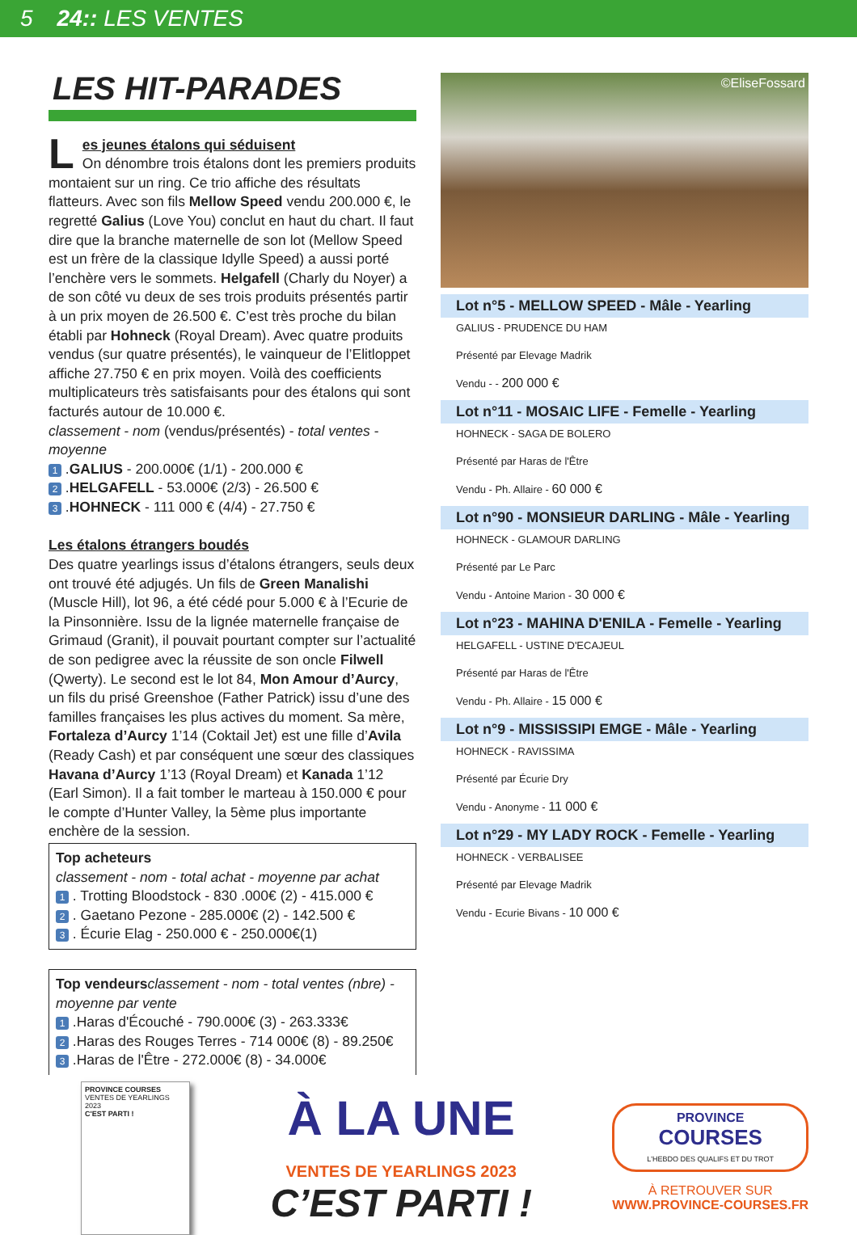5 24:: LES VENTES
LES HIT-PARADES
Les jeunes étalons qui séduisent
On dénombre trois étalons dont les premiers produits montaient sur un ring. Ce trio affiche des résultats flatteurs. Avec son fils Mellow Speed vendu 200.000 €, le regretté Galius (Love You) conclut en haut du chart. Il faut dire que la branche maternelle de son lot (Mellow Speed est un frère de la classique Idylle Speed) a aussi porté l’enchère vers le sommets. Helgafell (Charly du Noyer) a de son côté vu deux de ses trois produits présentés partir à un prix moyen de 26.500 €. C’est très proche du bilan établi par Hohneck (Royal Dream). Avec quatre produits vendus (sur quatre présentés), le vainqueur de l’Elitloppet affiche 27.750 € en prix moyen. Voilà des coefficients multiplicateurs très satisfaisants pour des étalons qui sont facturés autour de 10.000 €.
classement - nom (vendus/présentés) - total ventes - moyenne
1 .GALIUS - 200.000€ (1/1) - 200.000 €
2 .HELGAFELL - 53.000€ (2/3) - 26.500 €
3 .HOHNECK - 111 000 € (4/4) - 27.750 €
Les étalons étrangers boudés
Des quatre yearlings issus d’étalons étrangers, seuls deux ont trouvé été adjugés. Un fils de Green Manalishi (Muscle Hill), lot 96, a été cédé pour 5.000 € à l’Ecurie de la Pinsonnière. Issu de la lignée maternelle française de Grimaud (Granit), il pouvait pourtant compter sur l’actualité de son pedigree avec la réussite de son oncle Filwell (Qwerty). Le second est le lot 84, Mon Amour d’Aurcy, un fils du prisé Greenshoe (Father Patrick) issu d’une des familles françaises les plus actives du moment. Sa mère, Fortaleza d’Aurcy 1’14 (Coktail Jet) est une fille d’Avila (Ready Cash) et par conséquent une sœur des classiques Havana d’Aurcy 1’13 (Royal Dream) et Kanada 1’12 (Earl Simon). Il a fait tomber le marteau à 150.000 € pour le compte d’Hunter Valley, la 5ème plus importante enchère de la session.
Top acheteurs
classement - nom - total achat - moyenne par achat
1 . Trotting Bloodstock - 830 .000€ (2) - 415.000 €
2 . Gaetano Pezone - 285.000€ (2) - 142.500 €
3 . Écurie Elag - 250.000 € - 250.000€(1)
Top vendeurs classement - nom - total ventes (nbre) - moyenne par vente
1 .Haras d'Écouché - 790.000€ (3) - 263.333€
2 .Haras des Rouges Terres - 714 000€ (8) - 89.250€
3 .Haras de l'Être - 272.000€ (8) - 34.000€
©EliseFossard
Lot n°5 - MELLOW SPEED - Mâle - Yearling
GALIUS - PRUDENCE DU HAM
Présenté par Elevage Madrik
Vendu - - 200 000 €
Lot n°11 - MOSAIC LIFE - Femelle - Yearling
HOHNECK - SAGA DE BOLERO
Présenté par Haras de l'Être
Vendu - Ph. Allaire - 60 000 €
Lot n°90 - MONSIEUR DARLING - Mâle - Yearling
HOHNECK - GLAMOUR DARLING
Présenté par Le Parc
Vendu - Antoine Marion - 30 000 €
Lot n°23 - MAHINA D'ENILA - Femelle - Yearling
HELGAFELL - USTINE D'ECAJEUL
Présenté par Haras de l'Être
Vendu - Ph. Allaire - 15 000 €
Lot n°9 - MISSISSIPI EMGE - Mâle - Yearling
HOHNECK - RAVISSIMA
Présenté par Écurie Dry
Vendu - Anonyme - 11 000 €
Lot n°29 - MY LADY ROCK - Femelle - Yearling
HOHNECK - VERBALISEE
Présenté par Elevage Madrik
Vendu - Ecurie Bivans - 10 000 €
PROVINCE COURSES
VENTES DE YEARLINGS 2023
C'EST PARTI !
À LA UNE
VENTES DE YEARLINGS 2023
C’EST PARTI !
PROVINCE
COURSES
L'HEBDO DES QUALIFS ET DU TROT
À RETROUVER SUR
WWW.PROVINCE-COURSES.FR